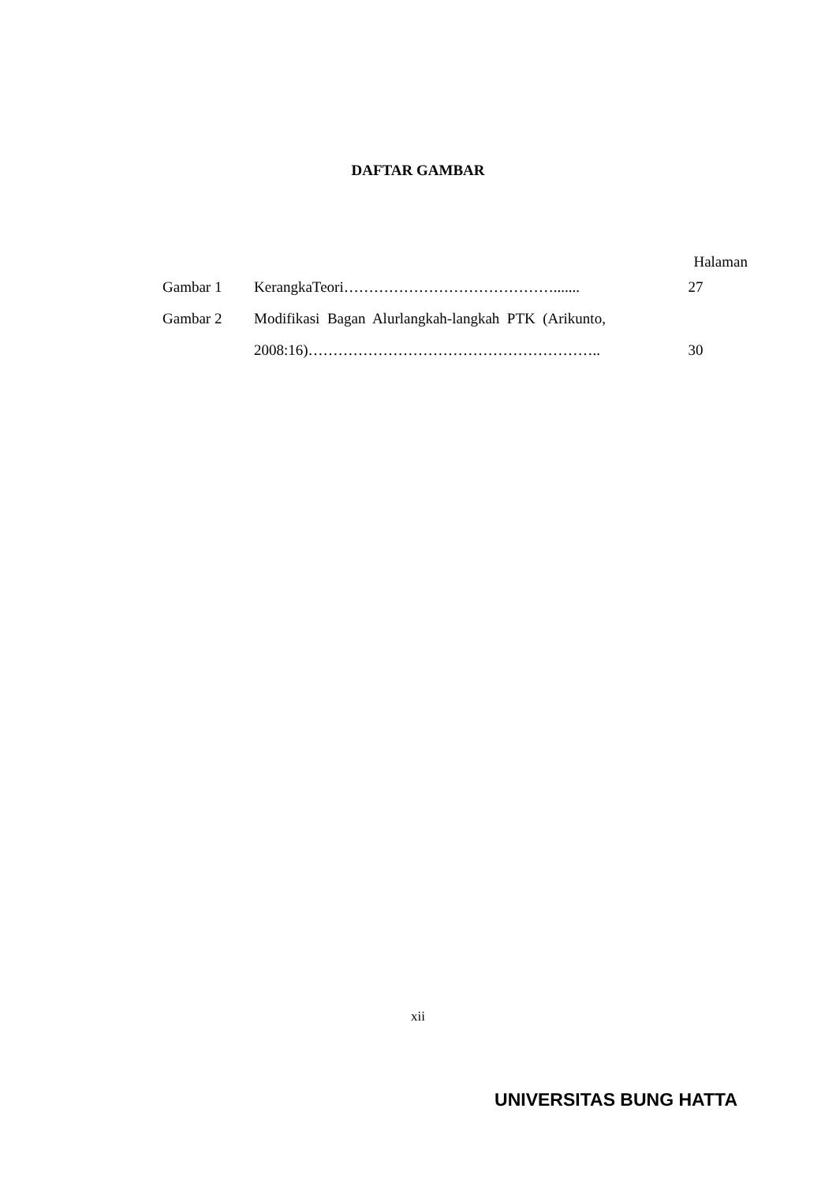DAFTAR GAMBAR
Halaman
| Gambar 1 | KerangkaTeori……………………………………....... | 27 |
| Gambar 2 | Modifikasi Bagan Alurlangkah-langkah PTK (Arikunto, | |
| | 2008:16)………………………………………………….. | 30 |
xii
UNIVERSITAS BUNG HATTA